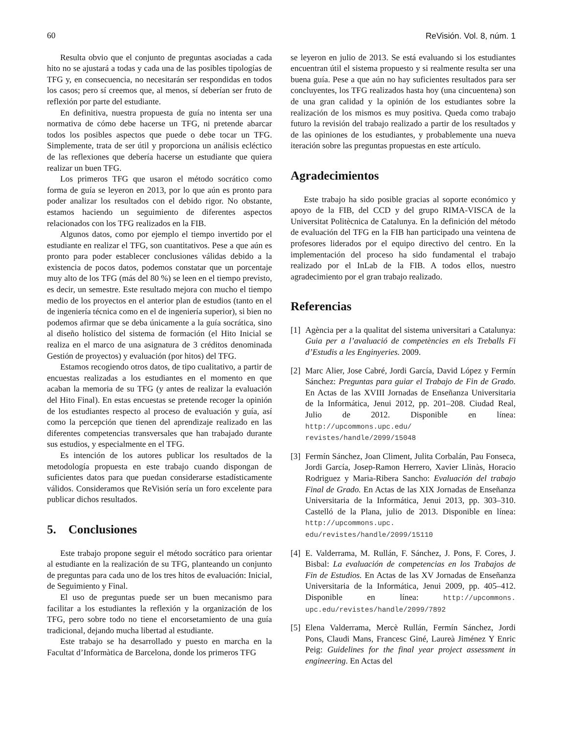60 ReVisión. Vol. 8, núm. 1
Resulta obvio que el conjunto de preguntas asociadas a cada hito no se ajustará a todas y cada una de las posibles tipologías de TFG y, en consecuencia, no necesitarán ser respondidas en todos los casos; pero sí creemos que, al menos, sí deberían ser fruto de reflexión por parte del estudiante.
En definitiva, nuestra propuesta de guía no intenta ser una normativa de cómo debe hacerse un TFG, ni pretende abarcar todos los posibles aspectos que puede o debe tocar un TFG. Simplemente, trata de ser útil y proporciona un análisis ecléctico de las reflexiones que debería hacerse un estudiante que quiera realizar un buen TFG.
Los primeros TFG que usaron el método socrático como forma de guía se leyeron en 2013, por lo que aún es pronto para poder analizar los resultados con el debido rigor. No obstante, estamos haciendo un seguimiento de diferentes aspectos relacionados con los TFG realizados en la FIB.
Algunos datos, como por ejemplo el tiempo invertido por el estudiante en realizar el TFG, son cuantitativos. Pese a que aún es pronto para poder establecer conclusiones válidas debido a la existencia de pocos datos, podemos constatar que un porcentaje muy alto de los TFG (más del 80 %) se leen en el tiempo previsto, es decir, un semestre. Este resultado mejora con mucho el tiempo medio de los proyectos en el anterior plan de estudios (tanto en el de ingeniería técnica como en el de ingeniería superior), si bien no podemos afirmar que se deba únicamente a la guía socrática, sino al diseño holístico del sistema de formación (el Hito Inicial se realiza en el marco de una asignatura de 3 créditos denominada Gestión de proyectos) y evaluación (por hitos) del TFG.
Estamos recogiendo otros datos, de tipo cualitativo, a partir de encuestas realizadas a los estudiantes en el momento en que acaban la memoria de su TFG (y antes de realizar la evaluación del Hito Final). En estas encuestas se pretende recoger la opinión de los estudiantes respecto al proceso de evaluación y guía, así como la percepción que tienen del aprendizaje realizado en las diferentes competencias transversales que han trabajado durante sus estudios, y especialmente en el TFG.
Es intención de los autores publicar los resultados de la metodología propuesta en este trabajo cuando dispongan de suficientes datos para que puedan considerarse estadísticamente válidos. Consideramos que ReVisión sería un foro excelente para publicar dichos resultados.
5. Conclusiones
Este trabajo propone seguir el método socrático para orientar al estudiante en la realización de su TFG, planteando un conjunto de preguntas para cada uno de los tres hitos de evaluación: Inicial, de Seguimiento y Final.
El uso de preguntas puede ser un buen mecanismo para facilitar a los estudiantes la reflexión y la organización de los TFG, pero sobre todo no tiene el encorsetamiento de una guía tradicional, dejando mucha libertad al estudiante.
Este trabajo se ha desarrollado y puesto en marcha en la Facultat d’Informàtica de Barcelona, donde los primeros TFG
se leyeron en julio de 2013. Se está evaluando si los estudiantes encuentran útil el sistema propuesto y si realmente resulta ser una buena guía. Pese a que aún no hay suficientes resultados para ser concluyentes, los TFG realizados hasta hoy (una cincuentena) son de una gran calidad y la opinión de los estudiantes sobre la realización de los mismos es muy positiva. Queda como trabajo futuro la revisión del trabajo realizado a partir de los resultados y de las opiniones de los estudiantes, y probablemente una nueva iteración sobre las preguntas propuestas en este artículo.
Agradecimientos
Este trabajo ha sido posible gracias al soporte económico y apoyo de la FIB, del CCD y del grupo RIMA-VISCA de la Universitat Politècnica de Catalunya. En la definición del método de evaluación del TFG en la FIB han participado una veintena de profesores liderados por el equipo directivo del centro. En la implementación del proceso ha sido fundamental el trabajo realizado por el InLab de la FIB. A todos ellos, nuestro agradecimiento por el gran trabajo realizado.
Referencias
[1] Agència per a la qualitat del sistema universitari a Catalunya: Guia per a l’avaluació de competències en els Treballs Fi d’Estudis a les Enginyeries. 2009.
[2] Marc Alier, Jose Cabré, Jordi García, David López y Fermín Sánchez: Preguntas para guiar el Trabajo de Fin de Grado. En Actas de las XVIII Jornadas de Enseñanza Universitaria de la Informática, Jenui 2012, pp. 201–208. Ciudad Real, Julio de 2012. Disponible en línea: http://upcommons.upc.edu/ revistes/handle/2099/15048
[3] Fermín Sánchez, Joan Climent, Julita Corbalán, Pau Fonseca, Jordi García, Josep-Ramon Herrero, Xavier Llinàs, Horacio Rodriguez y Maria-Ribera Sancho: Evaluación del trabajo Final de Grado. En Actas de las XIX Jornadas de Enseñanza Universitaria de la Informática, Jenui 2013, pp. 303–310. Castelló de la Plana, julio de 2013. Disponible en línea: http://upcommons.upc. edu/revistes/handle/2099/15110
[4] E. Valderrama, M. Rullán, F. Sánchez, J. Pons, F. Cores, J. Bisbal: La evaluación de competencias en los Trabajos de Fin de Estudios. En Actas de las XV Jornadas de Enseñanza Universitaria de la Informática, Jenui 2009, pp. 405–412. Disponible en línea: http://upcommons. upc.edu/revistes/handle/2099/7892
[5] Elena Valderrama, Mercè Rullán, Fermín Sánchez, Jordi Pons, Claudi Mans, Francesc Giné, Laureà Jiménez Y Enric Peig: Guidelines for the final year project assessment in engineering. En Actas del